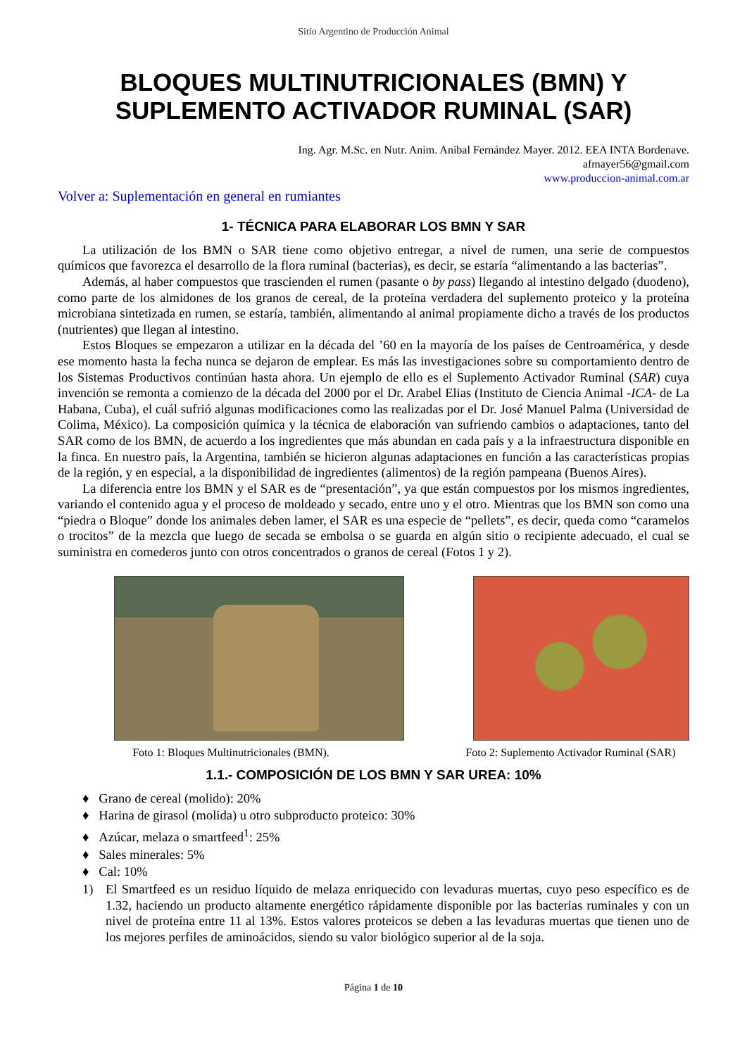Sitio Argentino de Producción Animal
BLOQUES MULTINUTRICIONALES (BMN) Y
SUPLEMENTO ACTIVADOR RUMINAL (SAR)
Ing. Agr. M.Sc. en Nutr. Anim. Aníbal Fernández Mayer. 2012. EEA INTA Bordenave.
afmayer56@gmail.com
www.produccion-animal.com.ar
Volver a: Suplementación en general en rumiantes
1- TÉCNICA PARA ELABORAR LOS BMN Y SAR
La utilización de los BMN o SAR tiene como objetivo entregar, a nivel de rumen, una serie de compuestos químicos que favorezca el desarrollo de la flora ruminal (bacterias), es decir, se estaría “alimentando a las bacterias”.
Además, al haber compuestos que trascienden el rumen (pasante o by pass) llegando al intestino delgado (duodeno), como parte de los almidones de los granos de cereal, de la proteína verdadera del suplemento proteico y la proteína microbiana sintetizada en rumen, se estaría, también, alimentando al animal propiamente dicho a través de los productos (nutrientes) que llegan al intestino.
Estos Bloques se empezaron a utilizar en la década del ’60 en la mayoría de los países de Centroamérica, y desde ese momento hasta la fecha nunca se dejaron de emplear. Es más las investigaciones sobre su comportamiento dentro de los Sistemas Productivos continúan hasta ahora. Un ejemplo de ello es el Suplemento Activador Ruminal (SAR) cuya invención se remonta a comienzo de la década del 2000 por el Dr. Arabel Elias (Instituto de Ciencia Animal -ICA- de La Habana, Cuba), el cuál sufrió algunas modificaciones como las realizadas por el Dr. José Manuel Palma (Universidad de Colima, México). La composición química y la técnica de elaboración van sufriendo cambios o adaptaciones, tanto del SAR como de los BMN, de acuerdo a los ingredientes que más abundan en cada país y a la infraestructura disponible en la finca. En nuestro país, la Argentina, también se hicieron algunas adaptaciones en función a las características propias de la región, y en especial, a la disponibilidad de ingredientes (alimentos) de la región pampeana (Buenos Aires).
La diferencia entre los BMN y el SAR es de “presentación”, ya que están compuestos por los mismos ingredientes, variando el contenido agua y el proceso de moldeado y secado, entre uno y el otro. Mientras que los BMN son como una “piedra o Bloque” donde los animales deben lamer, el SAR es una especie de “pellets”, es decir, queda como “caramelos o trocitos” de la mezcla que luego de secada se embolsa o se guarda en algún sitio o recipiente adecuado, el cual se suministra en comederos junto con otros concentrados o granos de cereal (Fotos 1 y 2).
Foto 1: Bloques Multinutricionales (BMN).
Foto 2: Suplemento Activador Ruminal (SAR)
1.1.- COMPOSICIÓN DE LOS BMN Y SAR UREA: 10%
♦ Grano de cereal (molido): 20%
♦ Harina de girasol (molida) u otro subproducto proteico: 30%
♦ Azúcar, melaza o smartfeed<sup>1</sup>: 25%
♦ Sales minerales: 5%
♦ Cal: 10%
1) El Smartfeed es un residuo líquido de melaza enriquecido con levaduras muertas, cuyo peso específico es de 1.32, haciendo un producto altamente energético rápidamente disponible por las bacterias ruminales y con un nivel de proteína entre 11 al 13%. Estos valores proteicos se deben a las levaduras muertas que tienen uno de los mejores perfiles de aminoácidos, siendo su valor biológico superior al de la soja.
Página 1 de 10